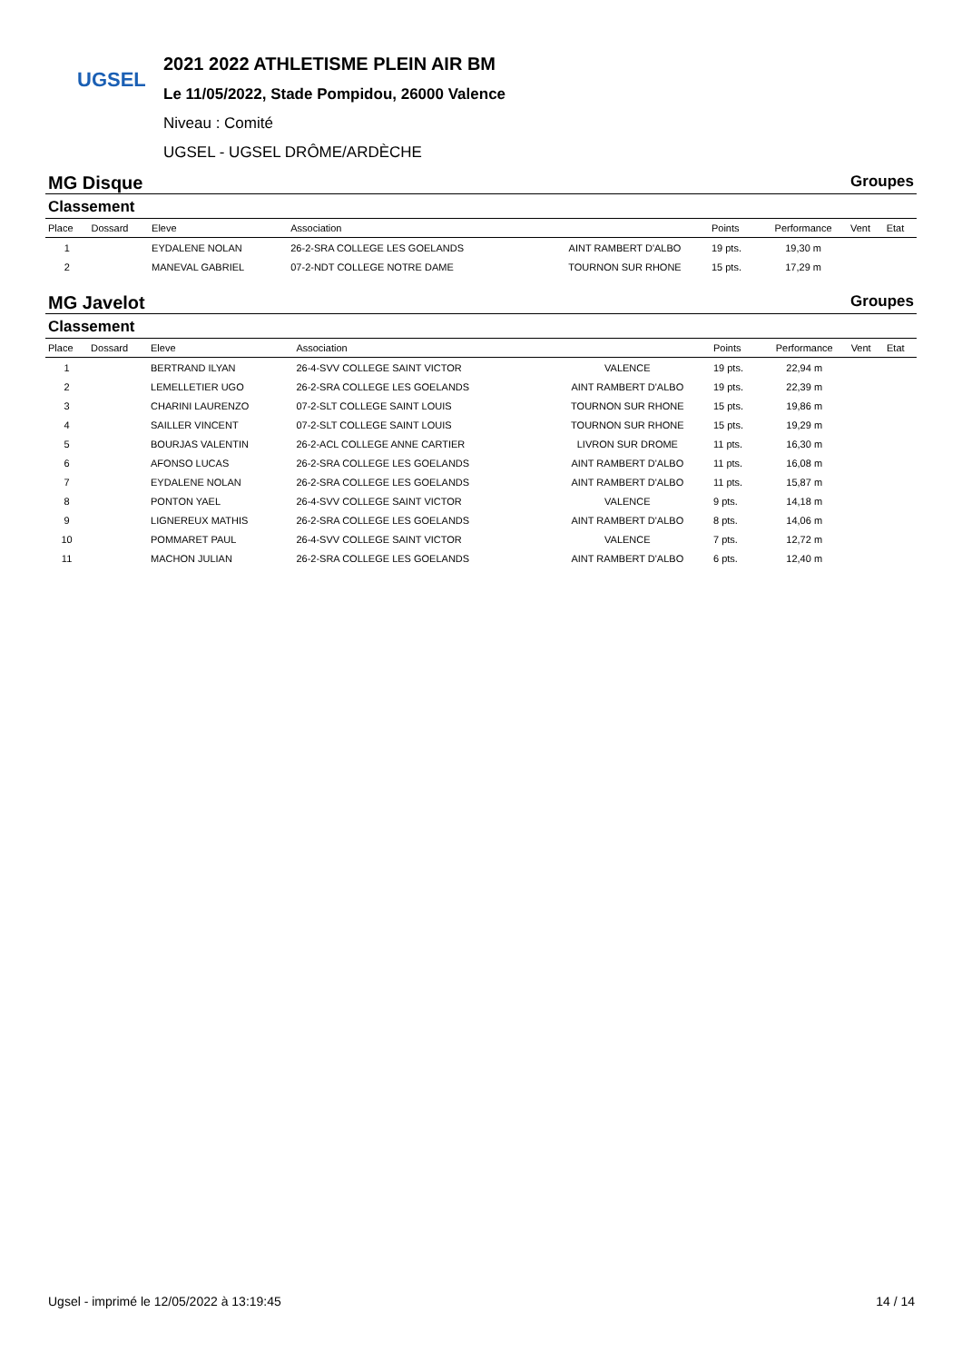UGSEL
2021 2022 ATHLETISME PLEIN AIR BM
Le 11/05/2022, Stade Pompidou, 26000 Valence
Niveau : Comité
UGSEL - UGSEL DRÔME/ARDÈCHE
MG Disque Groupes
Classement
| Place | Dossard | Eleve | Association | | Points | Performance | Vent | Etat |
| --- | --- | --- | --- | --- | --- | --- | --- | --- |
| 1 | | EYDALENE NOLAN | 26-2-SRA COLLEGE LES GOELANDS | AINT RAMBERT D'ALBO | 19 pts. | 19,30 m | | |
| 2 | | MANEVAL GABRIEL | 07-2-NDT COLLEGE NOTRE DAME | TOURNON SUR RHONE | 15 pts. | 17,29 m | | |
MG Javelot Groupes
Classement
| Place | Dossard | Eleve | Association | | Points | Performance | Vent | Etat |
| --- | --- | --- | --- | --- | --- | --- | --- | --- |
| 1 | | BERTRAND ILYAN | 26-4-SVV COLLEGE SAINT VICTOR | VALENCE | 19 pts. | 22,94 m | | |
| 2 | | LEMELLETIER UGO | 26-2-SRA COLLEGE LES GOELANDS | AINT RAMBERT D'ALBO | 19 pts. | 22,39 m | | |
| 3 | | CHARINI LAURENZO | 07-2-SLT COLLEGE SAINT LOUIS | TOURNON SUR RHONE | 15 pts. | 19,86 m | | |
| 4 | | SAILLER VINCENT | 07-2-SLT COLLEGE SAINT LOUIS | TOURNON SUR RHONE | 15 pts. | 19,29 m | | |
| 5 | | BOURJAS VALENTIN | 26-2-ACL COLLEGE ANNE CARTIER | LIVRON SUR DROME | 11 pts. | 16,30 m | | |
| 6 | | AFONSO LUCAS | 26-2-SRA COLLEGE LES GOELANDS | AINT RAMBERT D'ALBO | 11 pts. | 16,08 m | | |
| 7 | | EYDALENE NOLAN | 26-2-SRA COLLEGE LES GOELANDS | AINT RAMBERT D'ALBO | 11 pts. | 15,87 m | | |
| 8 | | PONTON YAEL | 26-4-SVV COLLEGE SAINT VICTOR | VALENCE | 9 pts. | 14,18 m | | |
| 9 | | LIGNEREUX MATHIS | 26-2-SRA COLLEGE LES GOELANDS | AINT RAMBERT D'ALBO | 8 pts. | 14,06 m | | |
| 10 | | POMMARET PAUL | 26-4-SVV COLLEGE SAINT VICTOR | VALENCE | 7 pts. | 12,72 m | | |
| 11 | | MACHON JULIAN | 26-2-SRA COLLEGE LES GOELANDS | AINT RAMBERT D'ALBO | 6 pts. | 12,40 m | | |
Ugsel - imprimé le 12/05/2022 à 13:19:45 14 / 14